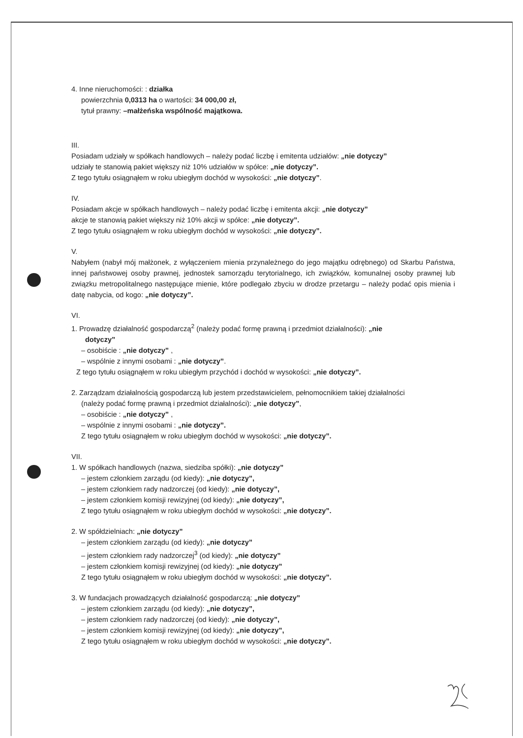4. Inne nieruchomości: : działka
powierzchnia 0,0313 ha o wartości: 34 000,00 zł,
tytuł prawny: –małżeńska wspólność majątkowa.
III.
Posiadam udziały w spółkach handlowych – należy podać liczbę i emitenta udziałów: „nie dotyczy”
udziały te stanowią pakiet większy niż 10% udziałów w spółce: „nie dotyczy”.
Z tego tytułu osiągnąłem w roku ubiegłym dochód w wysokości: „nie dotyczy”.
IV.
Posiadam akcje w spółkach handlowych – należy podać liczbę i emitenta akcji: „nie dotyczy”
akcje te stanowią pakiet większy niż 10% akcji w spółce: „nie dotyczy”.
Z tego tytułu osiągnąłem w roku ubiegłym dochód w wysokości: „nie dotyczy”.
V.
Nabyłem (nabył mój małżonek, z wyłączeniem mienia przynależnego do jego majątku odrębnego) od Skarbu Państwa, innej państwowej osoby prawnej, jednostek samorządu terytorialnego, ich związków, komunalnej osoby prawnej lub związku metropolitalnego następujące mienie, które podlegało zbyciu w drodze przetargu – należy podać opis mienia i datę nabycia, od kogo: „nie dotyczy”.
VI.
1. Prowadzę działalność gospodarczą<sup>2</sup> (należy podać formę prawną i przedmiot działalności): „nie
dotyczy”
– osobiście : „nie dotyczy” ,
– wspólnie z innymi osobami : „nie dotyczy”.
Z tego tytułu osiągnąłem w roku ubiegłym przychód i dochód w wysokości: „nie dotyczy”.
2. Zarządzam działalnością gospodarczą lub jestem przedstawicielem, pełnomocnikiem takiej działalności
(należy podać formę prawną i przedmiot działalności): „nie dotyczy”,
– osobiście : „nie dotyczy” ,
– wspólnie z innymi osobami : „nie dotyczy”.
Z tego tytułu osiągnąłem w roku ubiegłym dochód w wysokości: „nie dotyczy”.
VII.
1. W spółkach handlowych (nazwa, siedziba spółki): „nie dotyczy”
– jestem członkiem zarządu (od kiedy): „nie dotyczy”,
– jestem członkiem rady nadzorczej (od kiedy): „nie dotyczy”,
– jestem członkiem komisji rewizyjnej (od kiedy): „nie dotyczy”,
Z tego tytułu osiągnąłem w roku ubiegłym dochód w wysokości: „nie dotyczy”.
2. W spółdzielniach: „nie dotyczy”
– jestem członkiem zarządu (od kiedy): „nie dotyczy”
– jestem członkiem rady nadzorczej<sup>3</sup> (od kiedy): „nie dotyczy”
– jestem członkiem komisji rewizyjnej (od kiedy): „nie dotyczy”
Z tego tytułu osiągnąłem w roku ubiegłym dochód w wysokości: „nie dotyczy”.
3. W fundacjach prowadzących działalność gospodarczą: „nie dotyczy”
– jestem członkiem zarządu (od kiedy): „nie dotyczy”,
– jestem członkiem rady nadzorczej (od kiedy): „nie dotyczy”,
– jestem członkiem komisji rewizyjnej (od kiedy): „nie dotyczy”,
Z tego tytułu osiągnąłem w roku ubiegłym dochód w wysokości: „nie dotyczy”.